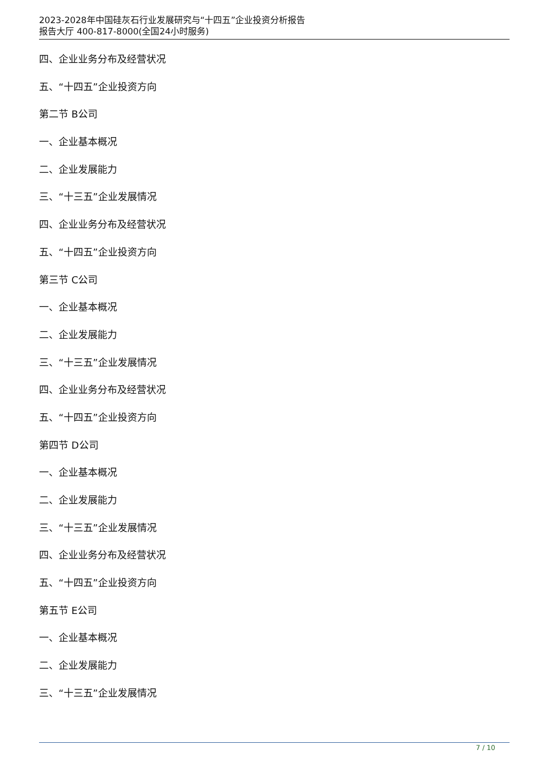2023-2028年中国硅灰石行业发展研究与“十四五”企业投资分析报告
报告大厅 400-817-8000(全国24小时服务)
四、企业业务分布及经营状况
五、“十四五”企业投资方向
第二节 B公司
一、企业基本概况
二、企业发展能力
三、“十三五”企业发展情况
四、企业业务分布及经营状况
五、“十四五”企业投资方向
第三节 C公司
一、企业基本概况
二、企业发展能力
三、“十三五”企业发展情况
四、企业业务分布及经营状况
五、“十四五”企业投资方向
第四节 D公司
一、企业基本概况
二、企业发展能力
三、“十三五”企业发展情况
四、企业业务分布及经营状况
五、“十四五”企业投资方向
第五节 E公司
一、企业基本概况
二、企业发展能力
三、“十三五”企业发展情况
7 / 10